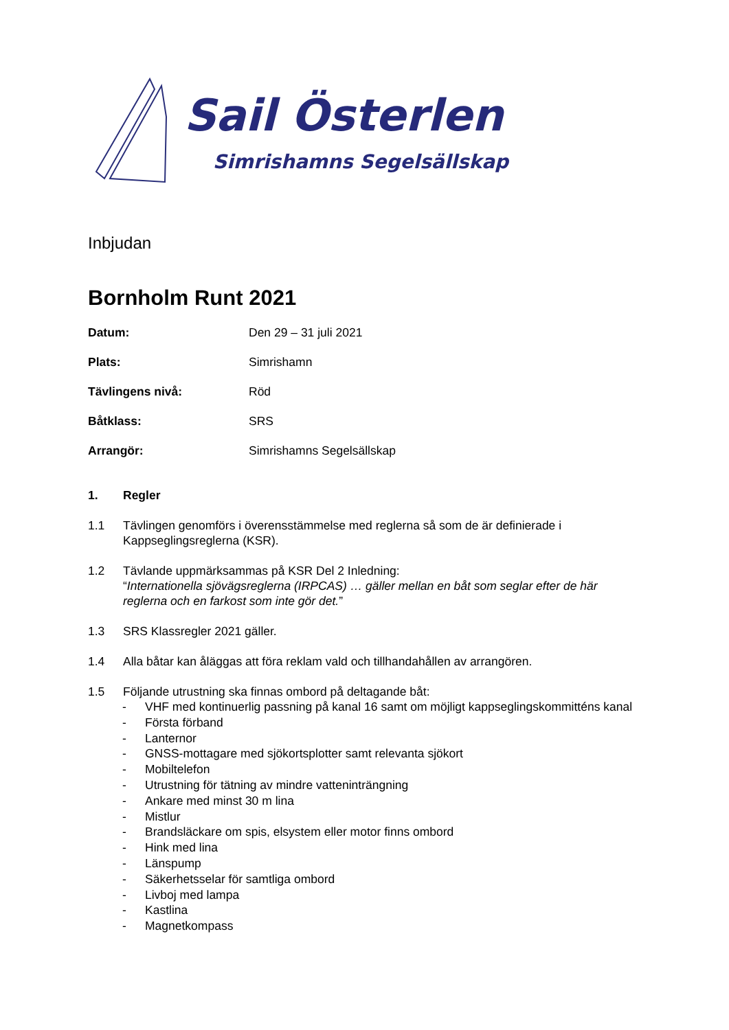Sail Österlen
Simrishamns Segelsällskap
Inbjudan
Bornholm Runt 2021
Datum: Den 29 – 31 juli 2021
Plats: Simrishamn
Tävlingens nivå: Röd
Båtklass: SRS
Arrangör: Simrishamns Segelsällskap
1. Regler
1.1 Tävlingen genomförs i överensstämmelse med reglerna så som de är definierade i Kappseglingsreglerna (KSR).
1.2 Tävlande uppmärksammas på KSR Del 2 Inledning:
“Internationella sjövägsreglerna (IRPCAS) … gäller mellan en båt som seglar efter de här reglerna och en farkost som inte gör det.”
1.3 SRS Klassregler 2021 gäller.
1.4 Alla båtar kan åläggas att föra reklam vald och tillhandahållen av arrangören.
1.5 Följande utrustning ska finnas ombord på deltagande båt:
- VHF med kontinuerlig passning på kanal 16 samt om möjligt kappseglingskommitténs kanal
- Första förband
- Lanternor
- GNSS-mottagare med sjökortsplotter samt relevanta sjökort
- Mobiltelefon
- Utrustning för tätning av mindre vatteninträngning
- Ankare med minst 30 m lina
- Mistlur
- Brandsläckare om spis, elsystem eller motor finns ombord
- Hink med lina
- Länspump
- Säkerhetsselar för samtliga ombord
- Livboj med lampa
- Kastlina
- Magnetkompass